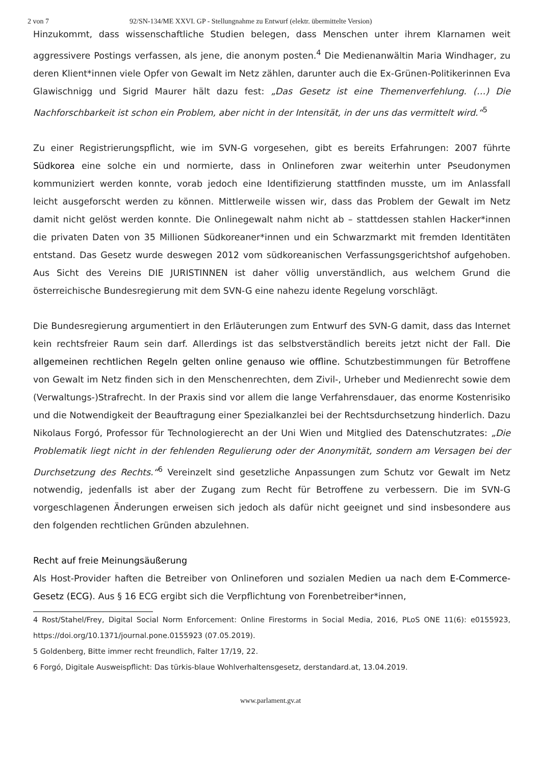2 von 7 92/SN-134/ME XXVI. GP - Stellungnahme zu Entwurf (elektr. übermittelte Version)
Hinzukommt, dass wissenschaftliche Studien belegen, dass Menschen unter ihrem Klarnamen weit aggressivere Postings verfassen, als jene, die anonym posten.<sup>4</sup> Die Medienanwältin Maria Windhager, zu deren Klient*innen viele Opfer von Gewalt im Netz zählen, darunter auch die Ex-Grünen-Politikerinnen Eva Glawischnigg und Sigrid Maurer hält dazu fest: „Das Gesetz ist eine Themenverfehlung. (…) Die Nachforschbarkeit ist schon ein Problem, aber nicht in der Intensität, in der uns das vermittelt wird.“<sup>5</sup>
Zu einer Registrierungspflicht, wie im SVN-G vorgesehen, gibt es bereits Erfahrungen: 2007 führte Südkorea eine solche ein und normierte, dass in Onlineforen zwar weiterhin unter Pseudonymen kommuniziert werden konnte, vorab jedoch eine Identifizierung stattfinden musste, um im Anlassfall leicht ausgeforscht werden zu können. Mittlerweile wissen wir, dass das Problem der Gewalt im Netz damit nicht gelöst werden konnte. Die Onlinegewalt nahm nicht ab – stattdessen stahlen Hacker*innen die privaten Daten von 35 Millionen Südkoreaner*innen und ein Schwarzmarkt mit fremden Identitäten entstand. Das Gesetz wurde deswegen 2012 vom südkoreanischen Verfassungsgerichtshof aufgehoben. Aus Sicht des Vereins DIE JURISTINNEN ist daher völlig unverständlich, aus welchem Grund die österreichische Bundesregierung mit dem SVN-G eine nahezu idente Regelung vorschlägt.
Die Bundesregierung argumentiert in den Erläuterungen zum Entwurf des SVN-G damit, dass das Internet kein rechtsfreier Raum sein darf. Allerdings ist das selbstverständlich bereits jetzt nicht der Fall. Die allgemeinen rechtlichen Regeln gelten online genauso wie offline. Schutzbestimmungen für Betroffene von Gewalt im Netz finden sich in den Menschenrechten, dem Zivil-, Urheber und Medienrecht sowie dem (Verwaltungs-)Strafrecht. In der Praxis sind vor allem die lange Verfahrensdauer, das enorme Kostenrisiko und die Notwendigkeit der Beauftragung einer Spezialkanzlei bei der Rechtsdurchsetzung hinderlich. Dazu Nikolaus Forgó, Professor für Technologierecht an der Uni Wien und Mitglied des Datenschutzrates: „Die Problematik liegt nicht in der fehlenden Regulierung oder der Anonymität, sondern am Versagen bei der Durchsetzung des Rechts.“<sup>6</sup> Vereinzelt sind gesetzliche Anpassungen zum Schutz vor Gewalt im Netz notwendig, jedenfalls ist aber der Zugang zum Recht für Betroffene zu verbessern. Die im SVN-G vorgeschlagenen Änderungen erweisen sich jedoch als dafür nicht geeignet und sind insbesondere aus den folgenden rechtlichen Gründen abzulehnen.
Recht auf freie Meinungsäußerung
Als Host-Provider haften die Betreiber von Onlineforen und sozialen Medien ua nach dem E-Commerce-Gesetz (ECG). Aus § 16 ECG ergibt sich die Verpflichtung von Forenbetreiber*innen,
4 Rost/Stahel/Frey, Digital Social Norm Enforcement: Online Firestorms in Social Media, 2016, PLoS ONE 11(6): e0155923, https://doi.org/10.1371/journal.pone.0155923 (07.05.2019).
5 Goldenberg, Bitte immer recht freundlich, Falter 17/19, 22.
6 Forgó, Digitale Ausweispflicht: Das türkis-blaue Wohlverhaltensgesetz, derstandard.at, 13.04.2019.
www.parlament.gv.at